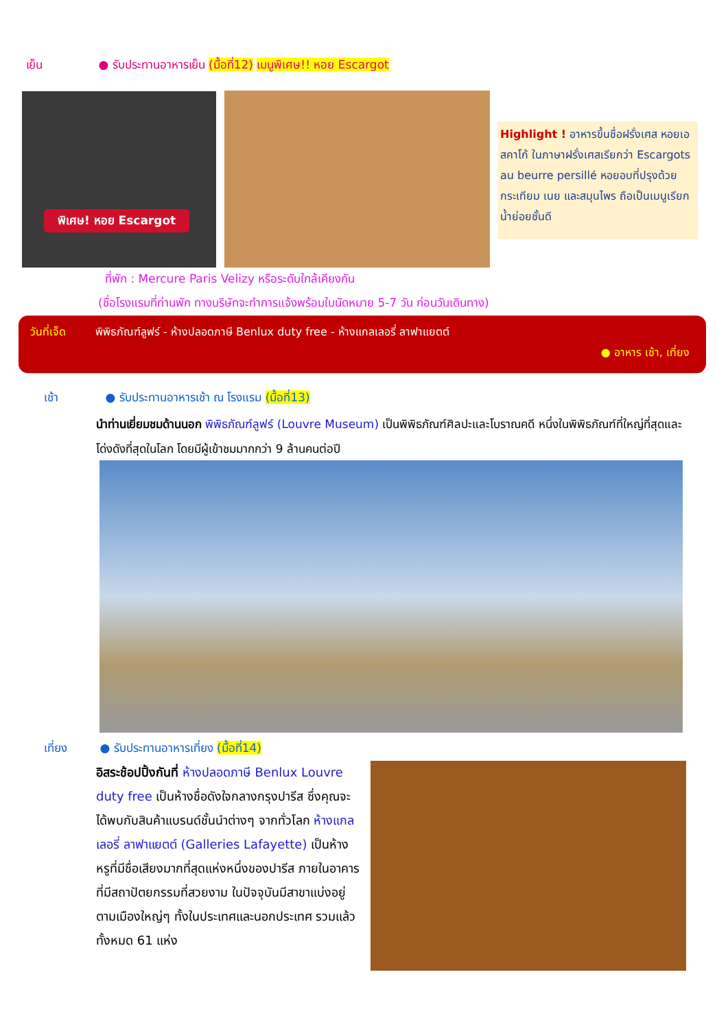เย็น ● รับประทานอาหารเย็น (มื้อที่12) เมนูพิเศษ!! หอย Escargot
พิเศษ! หอย Escargot
Highlight ! อาหารขึ้นชื่อฝรั่งเศส หอยเอสคาโก้ ในภาษาฝรั่งเศสเรียกว่า Escargots au beurre persillé หอยอบที่ปรุงด้วยกระเทียม เนย และสมุนไพร ถือเป็นเมนูเรียกน้ำย่อยชั้นดี
ที่พัก : Mercure Paris Velizy หรือระดับใกล้เคียงกัน
(ชื่อโรงแรมที่ท่านพัก ทางบริษัทจะทำการแจ้งพร้อมใบนัดหมาย 5-7 วัน ก่อนวันเดินทาง)
วันที่เจ็ด
พิพิธภัณฑ์ลูฟร์ - ห้างปลอดภาษี Benlux duty free - ห้างแกลเลอรี่ ลาฟาแยตต์
● อาหาร เช้า, เที่ยง
เช้า ● รับประทานอาหารเช้า ณ โรงแรม (มื้อที่13)
นำท่านเยี่ยมชมด้านนอก พิพิธภัณฑ์ลูฟร์ (Louvre Museum) เป็นพิพิธภัณฑ์ศิลปะและโบราณคดี หนึ่งในพิพิธภัณฑ์ที่ใหญ่ที่สุดและโด่งดังที่สุดในโลก โดยมีผู้เข้าชมมากกว่า 9 ล้านคนต่อปี
เที่ยง ● รับประทานอาหารเที่ยง (มื้อที่14)
อิสระช้อปปิ้งกันที่ ห้างปลอดภาษี Benlux Louvre duty free เป็นห้างชื่อดังใจกลางกรุงปารีส ซึ่งคุณจะได้พบกับสินค้าแบรนด์ชั้นนำต่างๆ จากทั่วโลก ห้างแกลเลอรี่ ลาฟาแยตต์ (Galleries Lafayette) เป็นห้างหรูที่มีชื่อเสียงมากที่สุดแห่งหนึ่งของปารีส ภายในอาคารที่มีสถาปัตยกรรมที่สวยงาม ในปัจจุบันมีสาขาแบ่งอยู่ตามเมืองใหญ่ๆ ทั้งในประเทศและนอกประเทศ รวมแล้วทั้งหมด 61 แห่ง